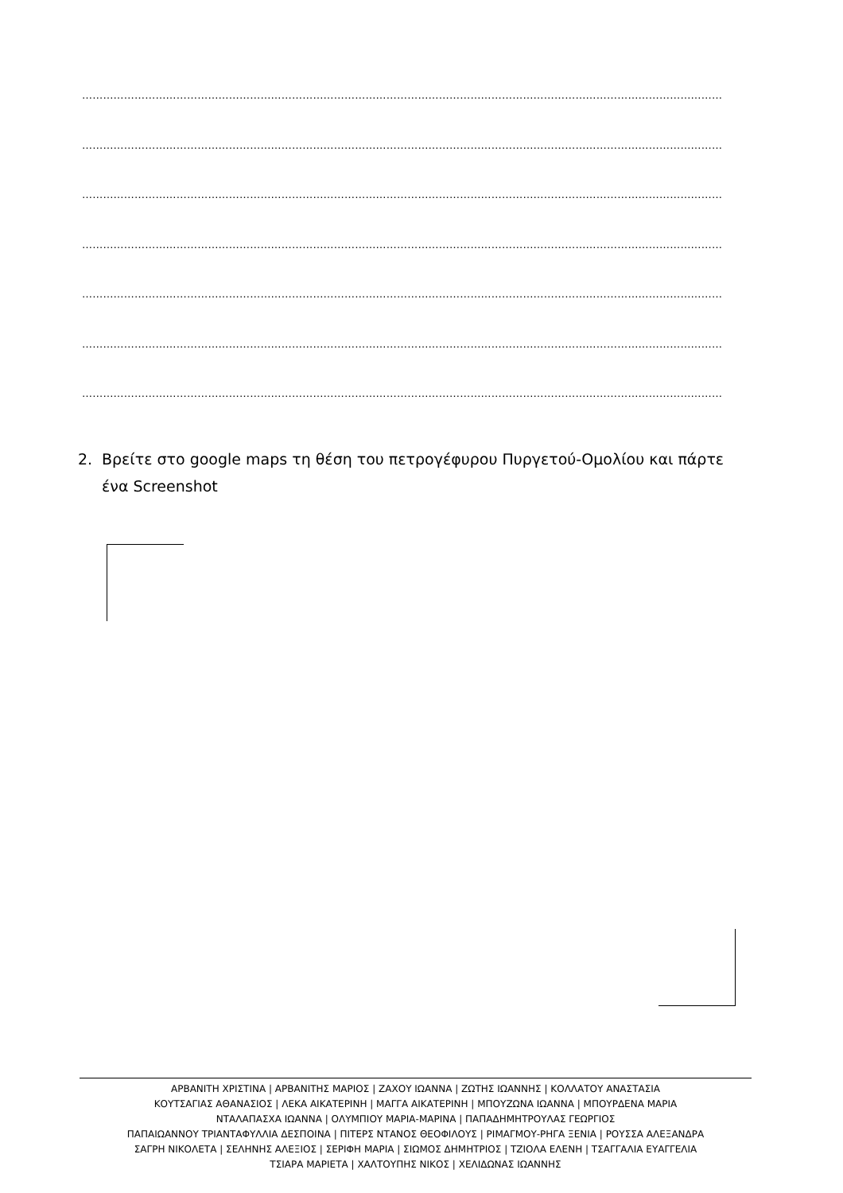…………………………………………………………………………………………………………………………………………………………………
…………………………………………………………………………………………………………………………………………………………………
…………………………………………………………………………………………………………………………………………………………………
…………………………………………………………………………………………………………………………………………………………………
…………………………………………………………………………………………………………………………………………………………………
…………………………………………………………………………………………………………………………………………………………………
…………………………………………………………………………………………………………………………………………………………………
2. Βρείτε στο google maps τη θέση του πετρογέφυρου Πυργετού-Ομολίου και πάρτε
ένα Screenshot
ΑΡΒΑΝΙΤΗ ΧΡΙΣΤΙΝΑ | ΑΡΒΑΝΙΤΗΣ ΜΑΡΙΟΣ | ΖΑΧΟΥ ΙΩΑΝΝΑ | ΖΩΤΗΣ ΙΩΑΝΝΗΣ | ΚΟΛΛΑΤΟΥ ΑΝΑΣΤΑΣΙΑ
ΚΟΥΤΣΑΓΙΑΣ ΑΘΑΝΑΣΙΟΣ | ΛΕΚΑ ΑΙΚΑΤΕΡΙΝΗ | ΜΑΓΓΑ ΑΙΚΑΤΕΡΙΝΗ | ΜΠΟΥΖΩΝΑ ΙΩΑΝΝΑ | ΜΠΟΥΡΔΕΝΑ ΜΑΡΙΑ
ΝΤΑΛΑΠΑΣΧΑ ΙΩΑΝΝΑ | ΟΛΥΜΠΙΟΥ ΜΑΡΙΑ-ΜΑΡΙΝΑ | ΠΑΠΑΔΗΜΗΤΡΟΥΛΑΣ ΓΕΩΡΓΙΟΣ
ΠΑΠΑΙΩΑΝΝΟΥ ΤΡΙΑΝΤΑΦΥΛΛΙΑ ΔΕΣΠΟΙΝΑ | ΠΙΤΕΡΣ ΝΤΑΝΟΣ ΘΕΟΦΙΛΟΥΣ | ΡΙΜΑΓΜΟΥ-ΡΗΓΑ ΞΕΝΙΑ | ΡΟΥΣΣΑ ΑΛΕΞΑΝΔΡΑ
ΣΑΓΡΗ ΝΙΚΟΛΕΤΑ | ΣΕΛΗΝΗΣ ΑΛΕΞΙΟΣ | ΣΕΡΙΦΗ ΜΑΡΙΑ | ΣΙΩΜΟΣ ΔΗΜΗΤΡΙΟΣ | ΤΖΙΟΛΑ ΕΛΕΝΗ | ΤΣΑΓΓΑΛΙΑ ΕΥΑΓΓΕΛΙΑ
ΤΣΙΑΡΑ ΜΑΡΙΕΤΑ | ΧΑΛΤΟΥΠΗΣ ΝΙΚΟΣ | ΧΕΛΙΔΩΝΑΣ ΙΩΑΝΝΗΣ